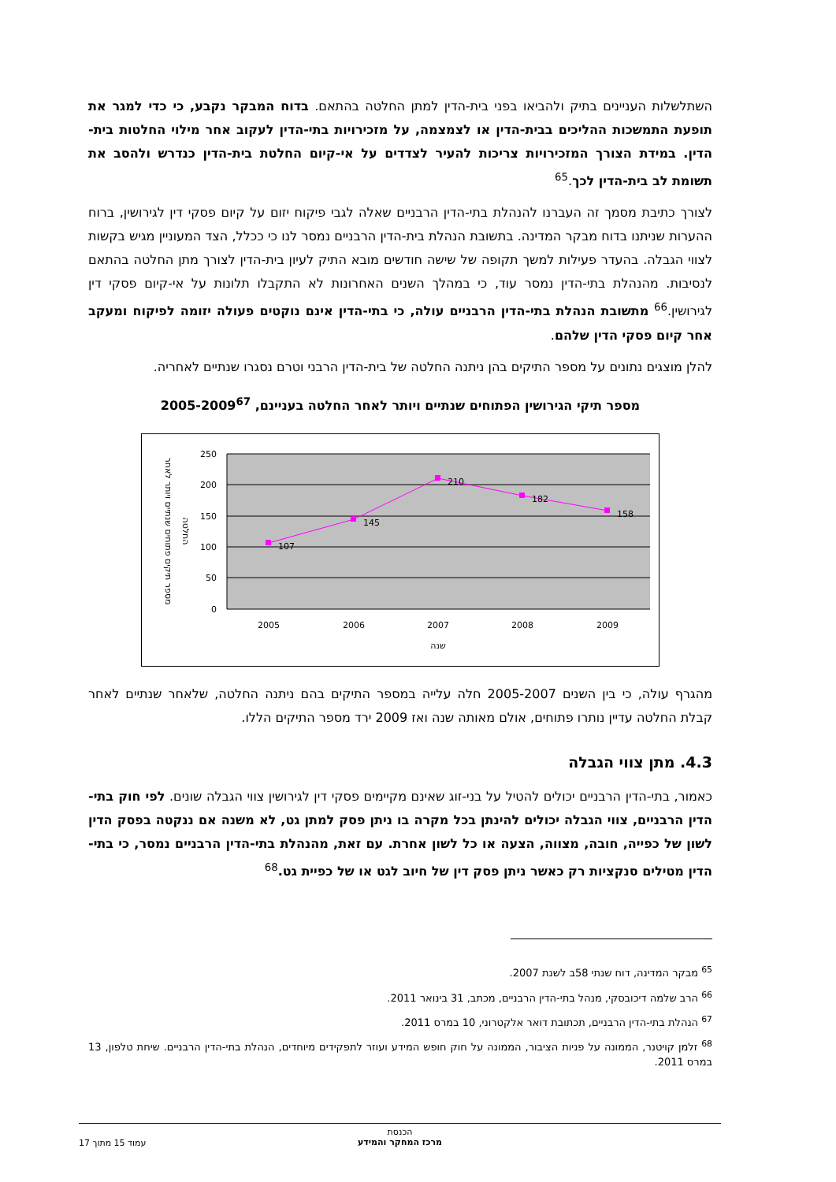השתלשלות העניינים בתיק ולהביאו בפני בית-הדין למתן החלטה בהתאם. בדוח המבקר נקבע, כי כדי למגר את תופעת התמשכות ההליכים בבית-הדין או לצמצמה, על מזכירויות בתי-הדין לעקוב אחר מילוי החלטות בית-הדין. במידת הצורך המזכירויות צריכות להעיר לצדדים על אי-קיום החלטת בית-הדין כנדרש ולהסב את תשומת לב בית-הדין לכך.<sup>65</sup>
לצורך כתיבת מסמך זה העברנו להנהלת בתי-הדין הרבניים שאלה לגבי פיקוח יזום על קיום פסקי דין לגירושין, ברוח ההערות שניתנו בדוח מבקר המדינה. בתשובת הנהלת בית-הדין הרבניים נמסר לנו כי ככלל, הצד המעוניין מגיש בקשות לצווי הגבלה. בהעדר פעילות למשך תקופה של שישה חודשים מובא התיק לעיון בית-הדין לצורך מתן החלטה בהתאם לנסיבות. מהנהלת בתי-הדין נמסר עוד, כי במהלך השנים האחרונות לא התקבלו תלונות על אי-קיום פסקי דין לגירושין.<sup>66</sup> מתשובת הנהלת בתי-הדין הרבניים עולה, כי בתי-הדין אינם נוקטים פעולה יזומה לפיקוח ומעקב אחר קיום פסקי הדין שלהם.
להלן מוצגים נתונים על מספר התיקים בהן ניתנה החלטה של בית-הדין הרבני וטרם נסגרו שנתיים לאחריה.
מספר תיקי הגירושין הפתוחים שנתיים ויותר לאחר החלטה בעניינם, 2005-2009<sup>67</sup>
107
145
210
182
158
250
200
150
100
50
0
2005
2006
2007
2008
2009
שנה
מספר תיקים פתוחים שנתיים ויותר לאחר
החלטה
מהגרף עולה, כי בין השנים 2005-2007 חלה עלייה במספר התיקים בהם ניתנה החלטה, שלאחר שנתיים לאחר קבלת החלטה עדיין נותרו פתוחים, אולם מאותה שנה ואז 2009 ירד מספר התיקים הללו.
4.3. מתן צווי הגבלה
כאמור, בתי-הדין הרבניים יכולים להטיל על בני-זוג שאינם מקיימים פסקי דין לגירושין צווי הגבלה שונים. לפי חוק בתי-הדין הרבניים, צווי הגבלה יכולים להינתן בכל מקרה בו ניתן פסק למתן גט, לא משנה אם ננקטה בפסק הדין לשון של כפייה, חובה, מצווה, הצעה או כל לשון אחרת. עם זאת, מהנהלת בתי-הדין הרבניים נמסר, כי בתי-הדין מטילים סנקציות רק כאשר ניתן פסק דין של חיוב לגט או של כפיית גט.<sup>68</sup>
<sup>65</sup> מבקר המדינה, דוח שנתי 58ב לשנת 2007.
<sup>66</sup> הרב שלמה דיכובסקי, מנהל בתי-הדין הרבניים, מכתב, 31 בינואר 2011.
<sup>67</sup> הנהלת בתי-הדין הרבניים, תכתובת דואר אלקטרוני, 10 במרס 2011.
<sup>68</sup> זלמן קויטנר, הממונה על פניות הציבור, הממונה על חוק חופש המידע ועוזר לתפקידים מיוחדים, הנהלת בתי-הדין הרבניים. שיחת טלפון, 13 במרס 2011.
הכנסת
מרכז המחקר והמידע
עמוד 15 מתוך 17